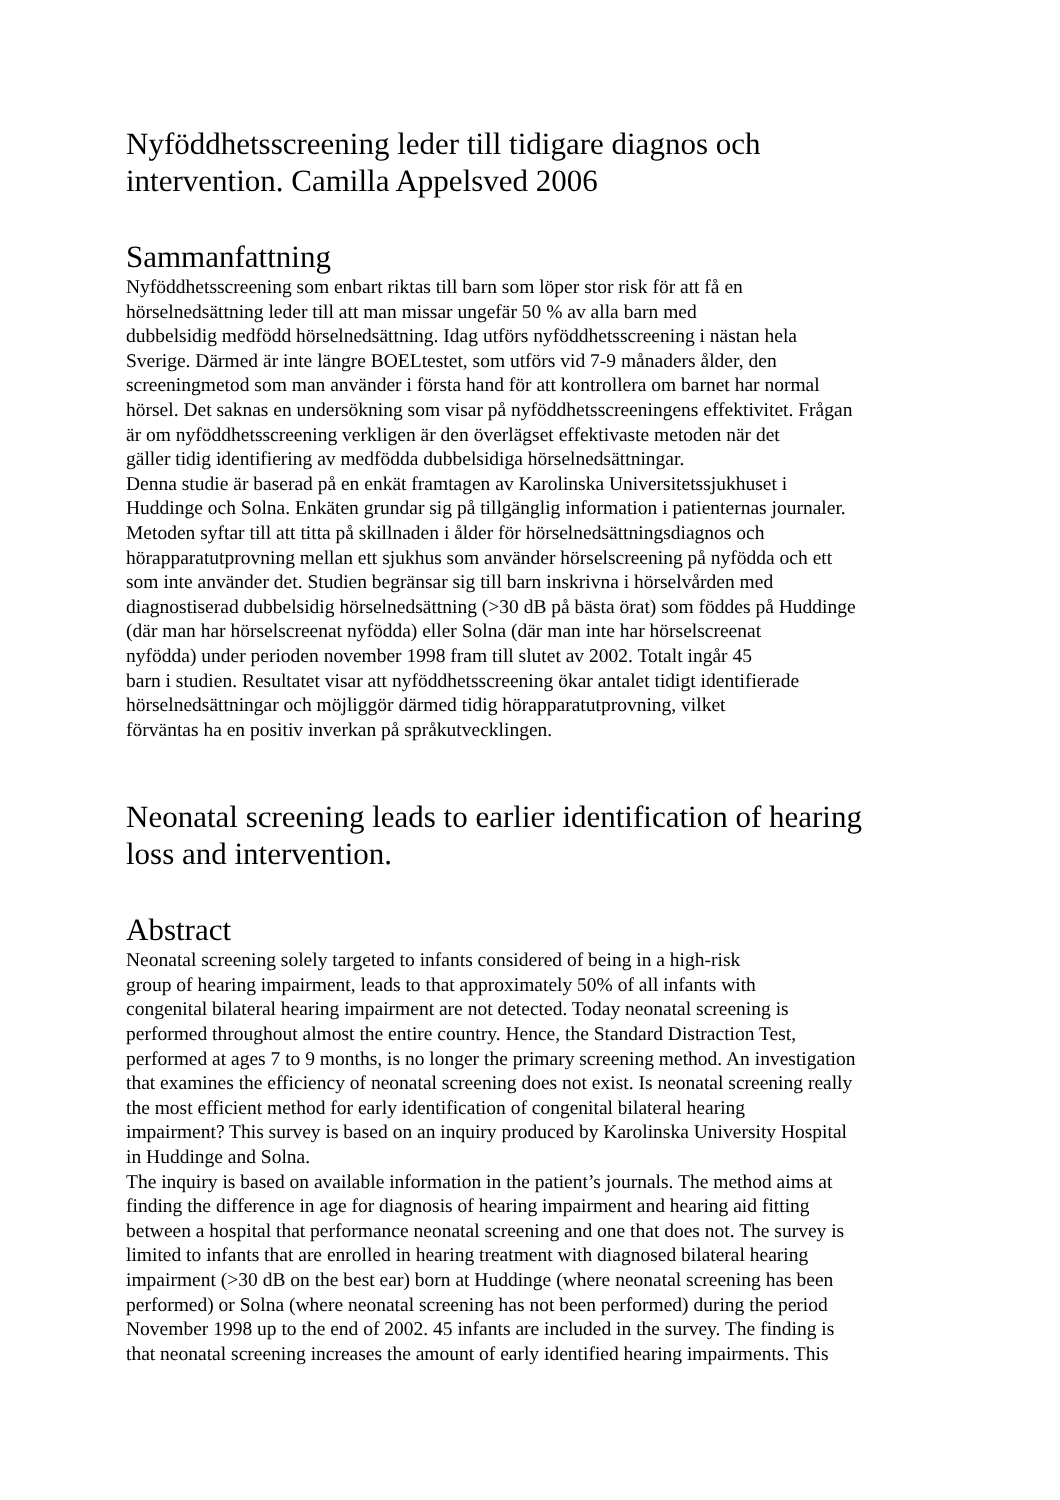Nyföddhetsscreening leder till tidigare diagnos och
intervention. Camilla Appelsved 2006
Sammanfattning
Nyföddhetsscreening som enbart riktas till barn som löper stor risk för att få en
hörselnedsättning leder till att man missar ungefär 50 % av alla barn med
dubbelsidig medfödd hörselnedsättning. Idag utförs nyföddhetsscreening i nästan hela
Sverige. Därmed är inte längre BOELtestet, som utförs vid 7-9 månaders ålder, den
screeningmetod som man använder i första hand för att kontrollera om barnet har normal
hörsel. Det saknas en undersökning som visar på nyföddhetsscreeningens effektivitet. Frågan
är om nyföddhetsscreening verkligen är den överlägset effektivaste metoden när det
gäller tidig identifiering av medfödda dubbelsidiga hörselnedsättningar.
Denna studie är baserad på en enkät framtagen av Karolinska Universitetssjukhuset i
Huddinge och Solna. Enkäten grundar sig på tillgänglig information i patienternas journaler.
Metoden syftar till att titta på skillnaden i ålder för hörselnedsättningsdiagnos och
hörapparatutprovning mellan ett sjukhus som använder hörselscreening på nyfödda och ett
som inte använder det. Studien begränsar sig till barn inskrivna i hörselvården med
diagnostiserad dubbelsidig hörselnedsättning (>30 dB på bästa örat) som föddes på Huddinge
(där man har hörselscreenat nyfödda) eller Solna (där man inte har hörselscreenat
nyfödda) under perioden november 1998 fram till slutet av 2002. Totalt ingår 45
barn i studien. Resultatet visar att nyföddhetsscreening ökar antalet tidigt identifierade
hörselnedsättningar och möjliggör därmed tidig hörapparatutprovning, vilket
förväntas ha en positiv inverkan på språkutvecklingen.
Neonatal screening leads to earlier identification of hearing
loss and intervention.
Abstract
Neonatal screening solely targeted to infants considered of being in a high-risk
group of hearing impairment, leads to that approximately 50% of all infants with
congenital bilateral hearing impairment are not detected. Today neonatal screening is
performed throughout almost the entire country. Hence, the Standard Distraction Test,
performed at ages 7 to 9 months, is no longer the primary screening method. An investigation
that examines the efficiency of neonatal screening does not exist. Is neonatal screening really
the most efficient method for early identification of congenital bilateral hearing
impairment? This survey is based on an inquiry produced by Karolinska University Hospital
in Huddinge and Solna.
The inquiry is based on available information in the patient’s journals. The method aims at
finding the difference in age for diagnosis of hearing impairment and hearing aid fitting
between a hospital that performance neonatal screening and one that does not. The survey is
limited to infants that are enrolled in hearing treatment with diagnosed bilateral hearing
impairment (>30 dB on the best ear) born at Huddinge (where neonatal screening has been
performed) or Solna (where neonatal screening has not been performed) during the period
November 1998 up to the end of 2002. 45 infants are included in the survey. The finding is
that neonatal screening increases the amount of early identified hearing impairments. This